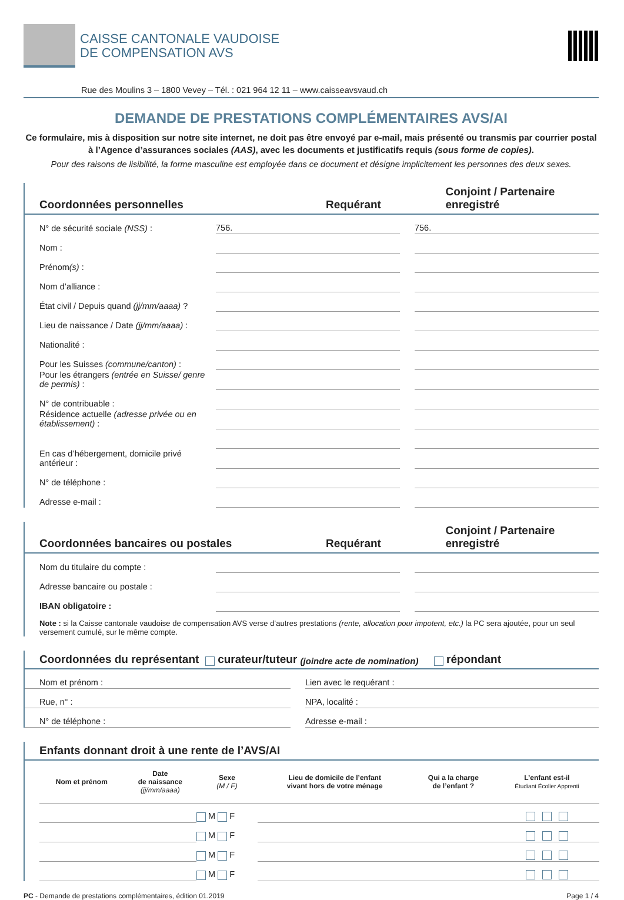CAISSE CANTONALE VAUDOISE
DE COMPENSATION AVS
Rue des Moulins 3 – 1800 Vevey – Tél. : 021 964 12 11 – www.caisseavsvaud.ch
DEMANDE DE PRESTATIONS COMPLÉMENTAIRES AVS/AI
Ce formulaire, mis à disposition sur notre site internet, ne doit pas être envoyé par e-mail, mais présenté ou transmis par courrier postal à l’Agence d’assurances sociales (AAS), avec les documents et justificatifs requis (sous forme de copies).
Pour des raisons de lisibilité, la forme masculine est employée dans ce document et désigne implicitement les personnes des deux sexes.
Coordonnées personnelles Requérant Conjoint / Partenaire enregistré
| N° de sécurité sociale (NSS) : | 756. | | | 756. | |
| Nom : | | | | | |
| Prénom (s) : | | | | | |
| Nom d’alliance : | | | | | |
| État civil / Depuis quand (jj/mm/aaaa) ? | | | | | |
| Lieu de naissance / Date (jj/mm/aaaa) : | | | | | |
| Nationalité : | | | | | |
| Pour les Suisses (commune/canton) : | | | | | |
| Pour les étrangers (entrée en Suisse/ genre de permis) : | | | | | |
| N° de contribuable : | | | | | |
| Résidence actuelle (adresse privée ou en établissement) : | | | | | |
| En cas d’hébergement, domicile privé antérieur : | | | | | |
| N° de téléphone : | | | | | |
| Adresse e-mail : | | | | | |
Coordonnées bancaires ou postales Requérant Conjoint / Partenaire enregistré
| Nom du titulaire du compte : | | | |
| Adresse bancaire ou postale : | | | |
| IBAN obligatoire : | | | |
Note : si la Caisse cantonale vaudoise de compensation AVS verse d’autres prestations (rente, allocation pour impotent, etc.) la PC sera ajoutée, pour un seul versement cumulé, sur le même compte.
Coordonnées du représentant curateur/tuteur (joindre acte de nomination) répondant
| Nom et prénom : | | Lien avec le requérant : |
| Rue, n° : | | NPA, localité : |
| N° de téléphone : | | Adresse e-mail : |
Enfants donnant droit à une rente de l’AVS/AI
| Nom et prénom | Date de naissance (jj/mm/aaaa) | Sexe (M / F) | Lieu de domicile de l’enfant vivant hors de votre ménage | Qui a la charge de l’enfant ? | L’enfant est-il Étudiant Écolier Apprenti |
| --- | --- | --- | --- | --- | --- |
| | | M F | | | |
| | | M F | | | |
| | | M F | | | |
| | | M F | | | |
PC - Demande de prestations complémentaires, édition 01.2019 Page 1 / 4